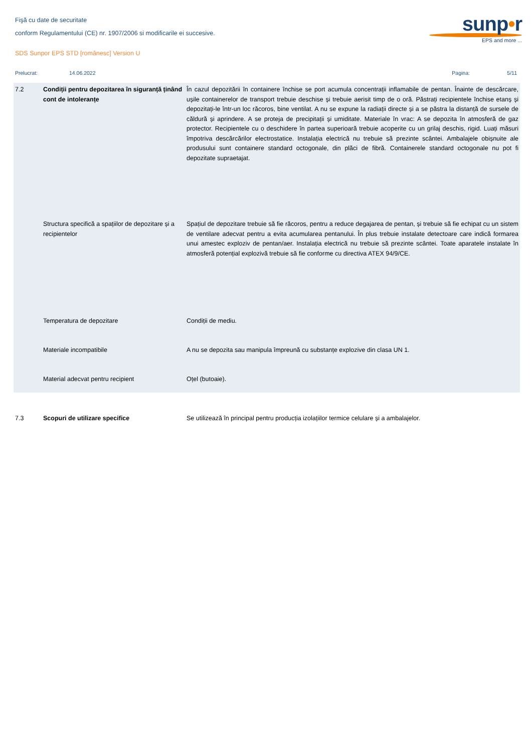Fişă cu date de securitate
conform Regulamentului (CE) nr. 1907/2006 si modificarile ei succesive.
SDS Sunpor EPS STD [românesc] Version U
sunp•r
EPS and more ...
Prelucrat: 14.06.2022 Pagina: 5/11
| 7.2 | Condiții pentru depozitarea în siguranță ținând cont de intoleranțe | În cazul depozitării în containere închise se port acumula concentrații inflamabile de pentan. Înainte de descărcare, ușile containerelor de transport trebuie deschise și trebuie aerisit timp de o oră. Păstrați recipientele închise etanș și depozitați-le într-un loc răcoros, bine ventilat. A nu se expune la radiații directe și a se păstra la distanță de sursele de căldură și aprindere. A se proteja de precipitații și umiditate. Materiale în vrac: A se depozita în atmosferă de gaz protector. Recipientele cu o deschidere în partea superioară trebuie acoperite cu un grilaj deschis, rigid. Luați măsuri împotriva descărcărilor electrostatice. Instalația electrică nu trebuie să prezinte scântei. Ambalajele obișnuite ale produsului sunt containere standard octogonale, din plăci de fibră. Containerele standard octogonale nu pot fi depozitate supraetajat. |
| | Structura specifică a spațiilor de depozitare și a recipientelor | Spațiul de depozitare trebuie să fie răcoros, pentru a reduce degajarea de pentan, și trebuie să fie echipat cu un sistem de ventilare adecvat pentru a evita acumularea pentanului. În plus trebuie instalate detectoare care indică formarea unui amestec exploziv de pentan/aer. Instalația electrică nu trebuie să prezinte scântei. Toate aparatele instalate în atmosferă potențial explozivă trebuie să fie conforme cu directiva ATEX 94/9/CE. |
| | Temperatura de depozitare | Condiții de mediu. |
| | Materiale incompatibile | A nu se depozita sau manipula împreună cu substanțe explozive din clasa UN 1. |
| | Material adecvat pentru recipient | Oțel (butoaie). |
| 7.3 | Scopuri de utilizare specifice | Se utilizează în principal pentru producția izolațiilor termice celulare și a ambalajelor. |